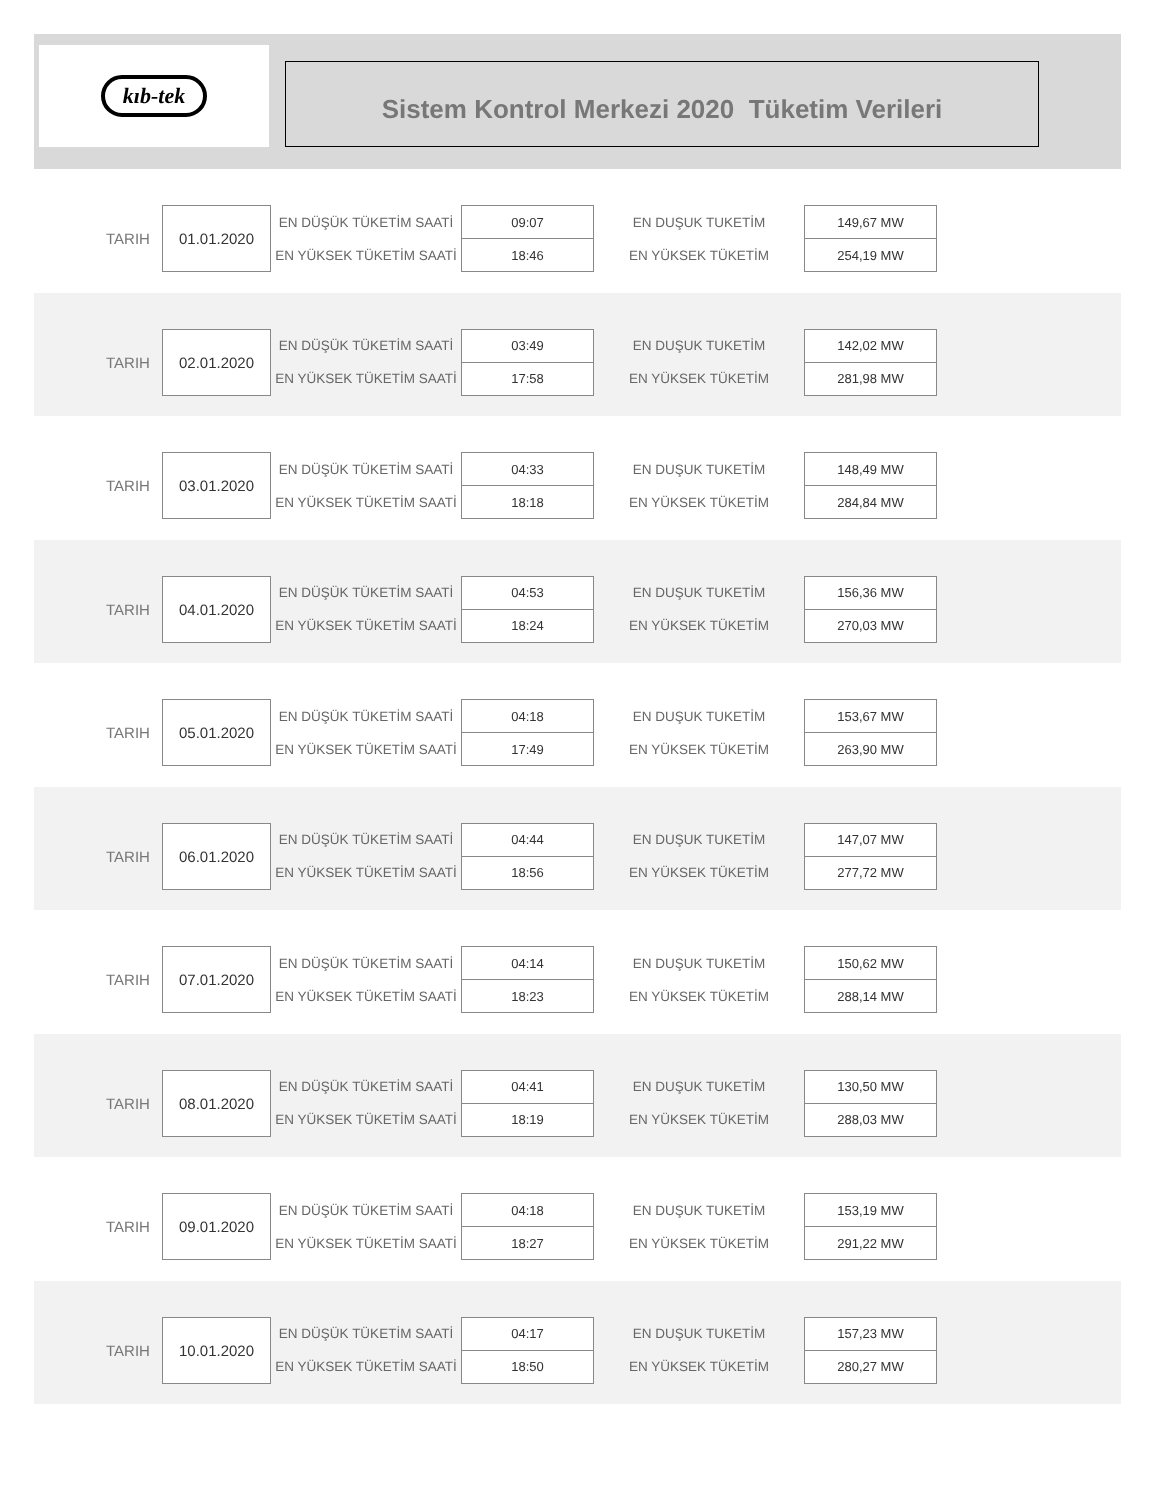kıb-tek
Sistem Kontrol Merkezi 2020 Tüketim Verileri
| TARIH | 01.01.2020 | EN DÜŞÜK TÜKETİM SAATİ | 09:07 | EN DUŞUK TUKETİM | 149,67 MW |
| | | EN YÜKSEK TÜKETİM SAATİ | 18:46 | EN YÜKSEK TÜKETİM | 254,19 MW |
| TARIH | 02.01.2020 | EN DÜŞÜK TÜKETİM SAATİ | 03:49 | EN DUŞUK TUKETİM | 142,02 MW |
| | | EN YÜKSEK TÜKETİM SAATİ | 17:58 | EN YÜKSEK TÜKETİM | 281,98 MW |
| TARIH | 03.01.2020 | EN DÜŞÜK TÜKETİM SAATİ | 04:33 | EN DUŞUK TUKETİM | 148,49 MW |
| | | EN YÜKSEK TÜKETİM SAATİ | 18:18 | EN YÜKSEK TÜKETİM | 284,84 MW |
| TARIH | 04.01.2020 | EN DÜŞÜK TÜKETİM SAATİ | 04:53 | EN DUŞUK TUKETİM | 156,36 MW |
| | | EN YÜKSEK TÜKETİM SAATİ | 18:24 | EN YÜKSEK TÜKETİM | 270,03 MW |
| TARIH | 05.01.2020 | EN DÜŞÜK TÜKETİM SAATİ | 04:18 | EN DUŞUK TUKETİM | 153,67 MW |
| | | EN YÜKSEK TÜKETİM SAATİ | 17:49 | EN YÜKSEK TÜKETİM | 263,90 MW |
| TARIH | 06.01.2020 | EN DÜŞÜK TÜKETİM SAATİ | 04:44 | EN DUŞUK TUKETİM | 147,07 MW |
| | | EN YÜKSEK TÜKETİM SAATİ | 18:56 | EN YÜKSEK TÜKETİM | 277,72 MW |
| TARIH | 07.01.2020 | EN DÜŞÜK TÜKETİM SAATİ | 04:14 | EN DUŞUK TUKETİM | 150,62 MW |
| | | EN YÜKSEK TÜKETİM SAATİ | 18:23 | EN YÜKSEK TÜKETİM | 288,14 MW |
| TARIH | 08.01.2020 | EN DÜŞÜK TÜKETİM SAATİ | 04:41 | EN DUŞUK TUKETİM | 130,50 MW |
| | | EN YÜKSEK TÜKETİM SAATİ | 18:19 | EN YÜKSEK TÜKETİM | 288,03 MW |
| TARIH | 09.01.2020 | EN DÜŞÜK TÜKETİM SAATİ | 04:18 | EN DUŞUK TUKETİM | 153,19 MW |
| | | EN YÜKSEK TÜKETİM SAATİ | 18:27 | EN YÜKSEK TÜKETİM | 291,22 MW |
| TARIH | 10.01.2020 | EN DÜŞÜK TÜKETİM SAATİ | 04:17 | EN DUŞUK TUKETİM | 157,23 MW |
| | | EN YÜKSEK TÜKETİM SAATİ | 18:50 | EN YÜKSEK TÜKETİM | 280,27 MW |